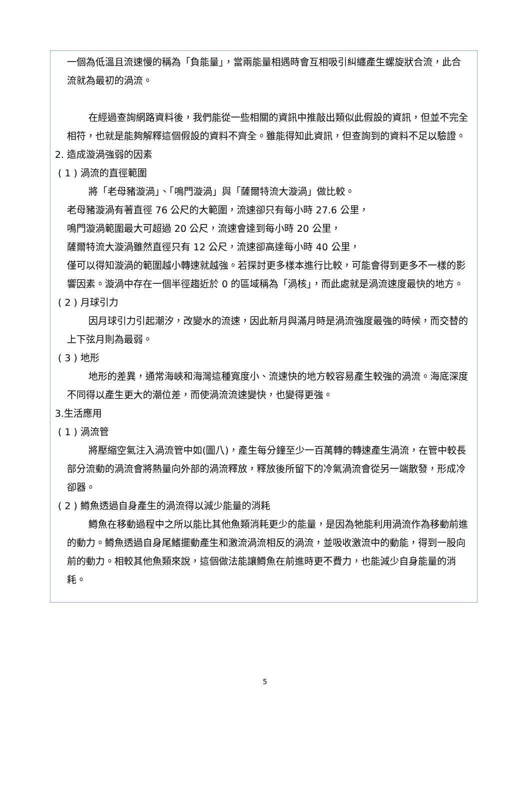一個為低溫且流速慢的稱為「負能量」，當兩能量相遇時會互相吸引糾纏產生螺旋狀合流，此合流就為最初的渦流。
在經過查詢網路資料後，我們能從一些相關的資訊中推敲出類似此假設的資訊，但並不完全相符，也就是能夠解釋這個假設的資料不齊全。雖能得知此資訊，但查詢到的資料不足以驗證。
2. 造成漩渦強弱的因素
( 1 ) 渦流的直徑範圍
將「老母豬漩渦」、「鳴門漩渦」與「薩爾特流大漩渦」做比較。
老母豬漩渦有著直徑 76 公尺的大範圍，流速卻只有每小時 27.6 公里，
鳴門漩渦範圍最大可超過 20 公尺，流速會達到每小時 20 公里，
薩爾特流大漩渦雖然直徑只有 12 公尺，流速卻高達每小時 40 公里，
僅可以得知漩渦的範圍越小轉速就越強。若探討更多樣本進行比較，可能會得到更多不一樣的影響因素。漩渦中存在一個半徑趨近於 0 的區域稱為「渦核」，而此處就是渦流速度最快的地方。
( 2 ) 月球引力
因月球引力引起潮汐，改變水的流速，因此新月與滿月時是渦流強度最強的時候，而交替的上下弦月則為最弱。
( 3 ) 地形
地形的差異，通常海峽和海灣這種寬度小、流速快的地方較容易產生較強的渦流。海底深度不同得以產生更大的潮位差，而使渦流流速變快，也變得更強。
3.生活應用
( 1 ) 渦流管
將壓縮空氣注入渦流管中如(圖八)，產生每分鐘至少一百萬轉的轉速產生渦流，在管中較長部分流動的渦流會將熱量向外部的渦流釋放，釋放後所留下的冷氣渦流會從另一端散發，形成冷卻器。
( 2 ) 鱒魚透過自身產生的渦流得以減少能量的消耗
鱒魚在移動過程中之所以能比其他魚類消耗更少的能量，是因為牠能利用渦流作為移動前進的動力。鱒魚透過自身尾鰭擺動產生和激流渦流相反的渦流，並吸收激流中的動能，得到一股向前的動力。相較其他魚類來說，這個做法能讓鱒魚在前進時更不費力，也能減少自身能量的消耗。
5